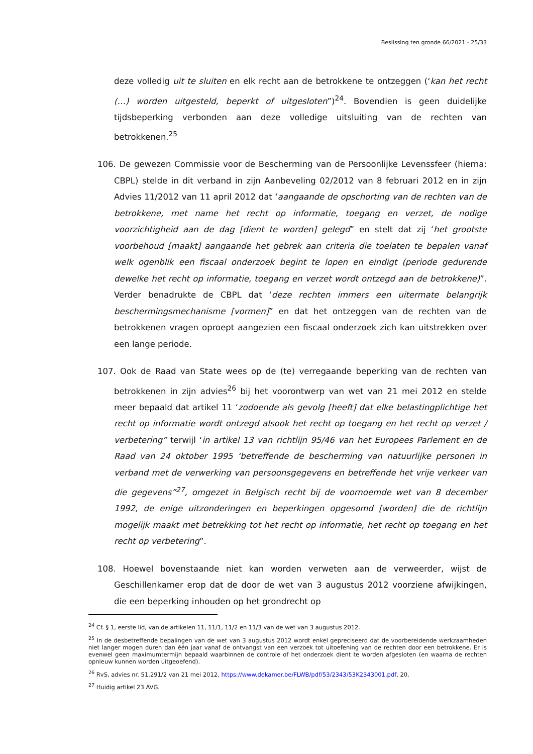Beslissing ten gronde 66/2021 - 25/33
deze volledig uit te sluiten en elk recht aan de betrokkene te ontzeggen (‘kan het recht (…) worden uitgesteld, beperkt of uitgesloten”)<sup>24</sup>. Bovendien is geen duidelijke tijdsbeperking verbonden aan deze volledige uitsluiting van de rechten van betrokkenen.<sup>25</sup>
106. De gewezen Commissie voor de Bescherming van de Persoonlijke Levenssfeer (hierna: CBPL) stelde in dit verband in zijn Aanbeveling 02/2012 van 8 februari 2012 en in zijn Advies 11/2012 van 11 april 2012 dat ‘aangaande de opschorting van de rechten van de betrokkene, met name het recht op informatie, toegang en verzet, de nodige voorzichtigheid aan de dag [dient te worden] gelegd” en stelt dat zij ‘het grootste voorbehoud [maakt] aangaande het gebrek aan criteria die toelaten te bepalen vanaf welk ogenblik een fiscaal onderzoek begint te lopen en eindigt (periode gedurende dewelke het recht op informatie, toegang en verzet wordt ontzegd aan de betrokkene)”. Verder benadrukte de CBPL dat ‘deze rechten immers een uitermate belangrijk beschermingsmechanisme [vormen]” en dat het ontzeggen van de rechten van de betrokkenen vragen oproept aangezien een fiscaal onderzoek zich kan uitstrekken over een lange periode.
107. Ook de Raad van State wees op de (te) verregaande beperking van de rechten van betrokkenen in zijn advies<sup>26</sup> bij het voorontwerp van wet van 21 mei 2012 en stelde meer bepaald dat artikel 11 ‘zodoende als gevolg [heeft] dat elke belastingplichtige het recht op informatie wordt ontzegd alsook het recht op toegang en het recht op verzet / verbetering” terwijl ‘in artikel 13 van richtlijn 95/46 van het Europees Parlement en de Raad van 24 oktober 1995 ‘betreffende de bescherming van natuurlijke personen in verband met de verwerking van persoonsgegevens en betreffende het vrije verkeer van die gegevens”<sup>27</sup>, omgezet in Belgisch recht bij de voornoemde wet van 8 december 1992, de enige uitzonderingen en beperkingen opgesomd [worden] die de richtlijn mogelijk maakt met betrekking tot het recht op informatie, het recht op toegang en het recht op verbetering”.
108. Hoewel bovenstaande niet kan worden verweten aan de verweerder, wijst de Geschillenkamer erop dat de door de wet van 3 augustus 2012 voorziene afwijkingen, die een beperking inhouden op het grondrecht op
<sup>24</sup> Cf. § 1, eerste lid, van de artikelen 11, 11/1, 11/2 en 11/3 van de wet van 3 augustus 2012.
<sup>25</sup> In de desbetreffende bepalingen van de wet van 3 augustus 2012 wordt enkel gepreciseerd dat de voorbereidende werkzaamheden niet langer mogen duren dan één jaar vanaf de ontvangst van een verzoek tot uitoefening van de rechten door een betrokkene. Er is evenwel geen maximumtermijn bepaald waarbinnen de controle of het onderzoek dient te worden afgesloten (en waarna de rechten opnieuw kunnen worden uitgeoefend).
<sup>26</sup> RvS, advies nr. 51.291/2 van 21 mei 2012, https://www.dekamer.be/FLWB/pdf/53/2343/53K2343001.pdf, 20.
<sup>27</sup> Huidig artikel 23 AVG.